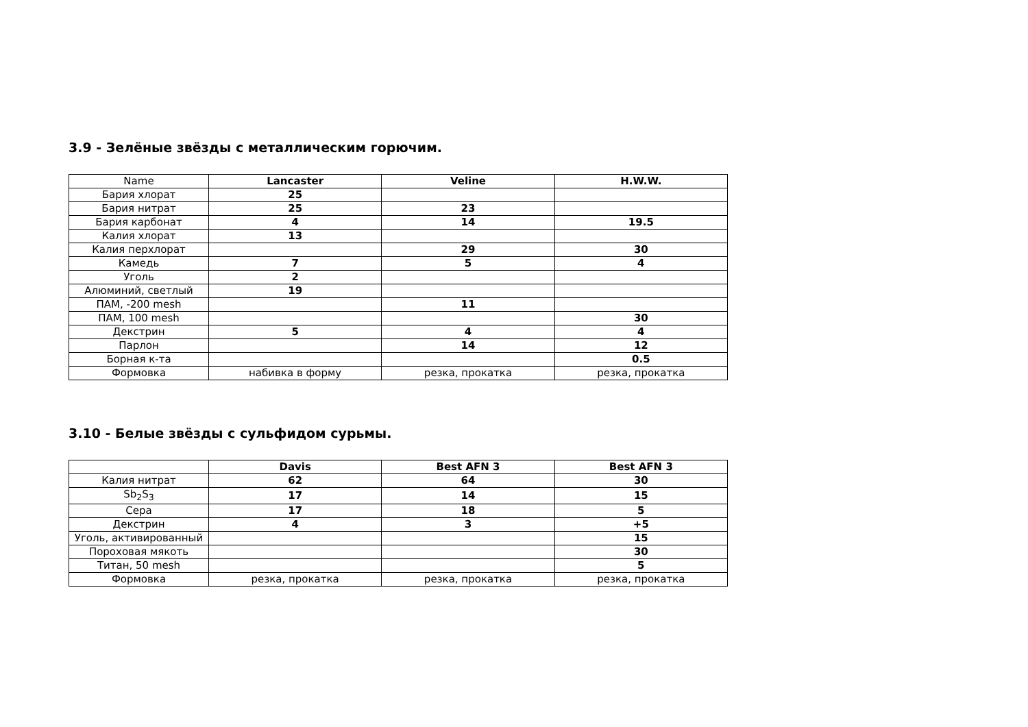3.9 - Зелёные звёзды с металлическим горючим.
| Name | Lancaster | Veline | H.W.W. |
| Бария хлорат | 25 | | |
| Бария нитрат | 25 | 23 | |
| Бария карбонат | 4 | 14 | 19.5 |
| Калия хлорат | 13 | | |
| Калия перхлорат | | 29 | 30 |
| Камедь | 7 | 5 | 4 |
| Уголь | 2 | | |
| Алюминий, светлый | 19 | | |
| ПАМ, -200 mesh | | 11 | |
| ПАМ, 100 mesh | | | 30 |
| Декстрин | 5 | 4 | 4 |
| Парлон | | 14 | 12 |
| Борная к-та | | | 0.5 |
| Формовка | набивка в форму | резка, прокатка | резка, прокатка |
3.10 - Белые звёзды с сульфидом сурьмы.
| | Davis | Best AFN 3 | Best AFN 3 |
| Калия нитрат | 62 | 64 | 30 |
| Sb<sub>2</sub>S<sub>3</sub> | 17 | 14 | 15 |
| Сера | 17 | 18 | 5 |
| Декстрин | 4 | 3 | +5 |
| Уголь, активированный | | | 15 |
| Пороховая мякоть | | | 30 |
| Титан, 50 mesh | | | 5 |
| Формовка | резка, прокатка | резка, прокатка | резка, прокатка |